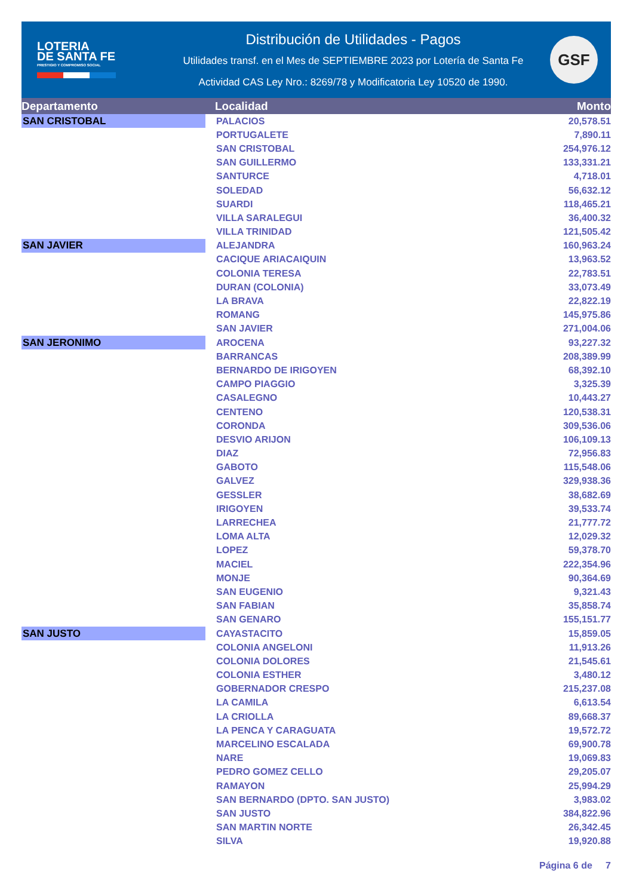LOTERIA
DE SANTA FE
PRESTIGIO Y COMPROMISO SOCIAL
Distribución de Utilidades - Pagos
Utilidades transf. en el Mes de SEPTIEMBRE 2023 por Lotería de Santa Fe
Actividad CAS Ley Nro.: 8269/78 y Modificatoria Ley 10520 de 1990.
GSF
| Departamento | Localidad | Monto |
| --- | --- | --- |
| SAN CRISTOBAL | PALACIOS | 20,578.51 |
| | PORTUGALETE | 7,890.11 |
| | SAN CRISTOBAL | 254,976.12 |
| | SAN GUILLERMO | 133,331.21 |
| | SANTURCE | 4,718.01 |
| | SOLEDAD | 56,632.12 |
| | SUARDI | 118,465.21 |
| | VILLA SARALEGUI | 36,400.32 |
| | VILLA TRINIDAD | 121,505.42 |
| SAN JAVIER | ALEJANDRA | 160,963.24 |
| | CACIQUE ARIACAIQUIN | 13,963.52 |
| | COLONIA TERESA | 22,783.51 |
| | DURAN (COLONIA) | 33,073.49 |
| | LA BRAVA | 22,822.19 |
| | ROMANG | 145,975.86 |
| | SAN JAVIER | 271,004.06 |
| SAN JERONIMO | AROCENA | 93,227.32 |
| | BARRANCAS | 208,389.99 |
| | BERNARDO DE IRIGOYEN | 68,392.10 |
| | CAMPO PIAGGIO | 3,325.39 |
| | CASALEGNO | 10,443.27 |
| | CENTENO | 120,538.31 |
| | CORONDA | 309,536.06 |
| | DESVIO ARIJON | 106,109.13 |
| | DIAZ | 72,956.83 |
| | GABOTO | 115,548.06 |
| | GALVEZ | 329,938.36 |
| | GESSLER | 38,682.69 |
| | IRIGOYEN | 39,533.74 |
| | LARRECHEA | 21,777.72 |
| | LOMA ALTA | 12,029.32 |
| | LOPEZ | 59,378.70 |
| | MACIEL | 222,354.96 |
| | MONJE | 90,364.69 |
| | SAN EUGENIO | 9,321.43 |
| | SAN FABIAN | 35,858.74 |
| | SAN GENARO | 155,151.77 |
| SAN JUSTO | CAYASTACITO | 15,859.05 |
| | COLONIA ANGELONI | 11,913.26 |
| | COLONIA DOLORES | 21,545.61 |
| | COLONIA ESTHER | 3,480.12 |
| | GOBERNADOR CRESPO | 215,237.08 |
| | LA CAMILA | 6,613.54 |
| | LA CRIOLLA | 89,668.37 |
| | LA PENCA Y CARAGUATA | 19,572.72 |
| | MARCELINO ESCALADA | 69,900.78 |
| | NARE | 19,069.83 |
| | PEDRO GOMEZ CELLO | 29,205.07 |
| | RAMAYON | 25,994.29 |
| | SAN BERNARDO (DPTO. SAN JUSTO) | 3,983.02 |
| | SAN JUSTO | 384,822.96 |
| | SAN MARTIN NORTE | 26,342.45 |
| | SILVA | 19,920.88 |
Página 6 de 7